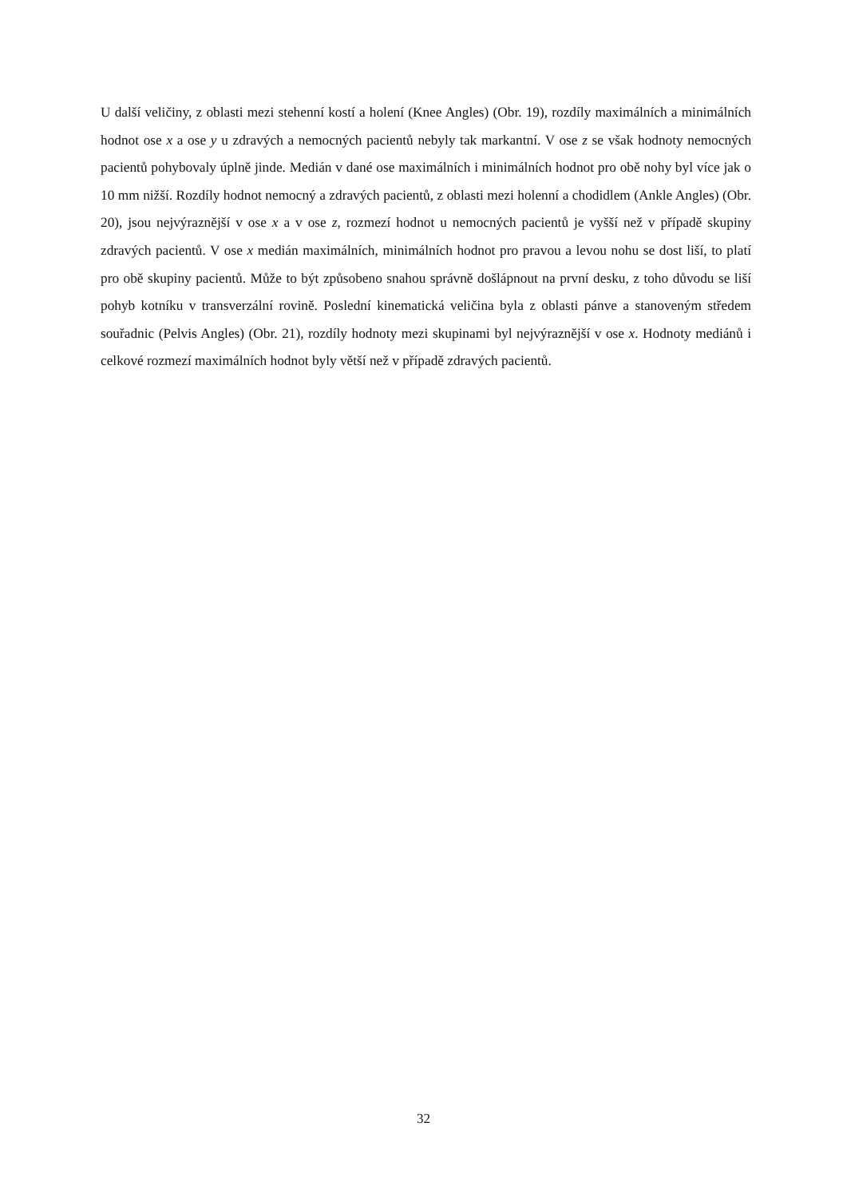U další veličiny, z oblasti mezi stehenní kostí a holení (Knee Angles) (Obr. 19), rozdíly maximálních a minimálních hodnot ose x a ose y u zdravých a nemocných pacientů nebyly tak markantní. V ose z se však hodnoty nemocných pacientů pohybovaly úplně jinde. Medián v dané ose maximálních i minimálních hodnot pro obě nohy byl více jak o 10 mm nižší. Rozdíly hodnot nemocný a zdravých pacientů, z oblasti mezi holenní a chodidlem (Ankle Angles) (Obr. 20), jsou nejvýraznější v ose x a v ose z, rozmezí hodnot u nemocných pacientů je vyšší než v případě skupiny zdravých pacientů. V ose x medián maximálních, minimálních hodnot pro pravou a levou nohu se dost liší, to platí pro obě skupiny pacientů. Může to být způsobeno snahou správně došlápnout na první desku, z toho důvodu se liší pohyb kotníku v transverzální rovině. Poslední kinematická veličina byla z oblasti pánve a stanoveným středem souřadnic (Pelvis Angles) (Obr. 21), rozdíly hodnoty mezi skupinami byl nejvýraznější v ose x. Hodnoty mediánů i celkové rozmezí maximálních hodnot byly větší než v případě zdravých pacientů.
32